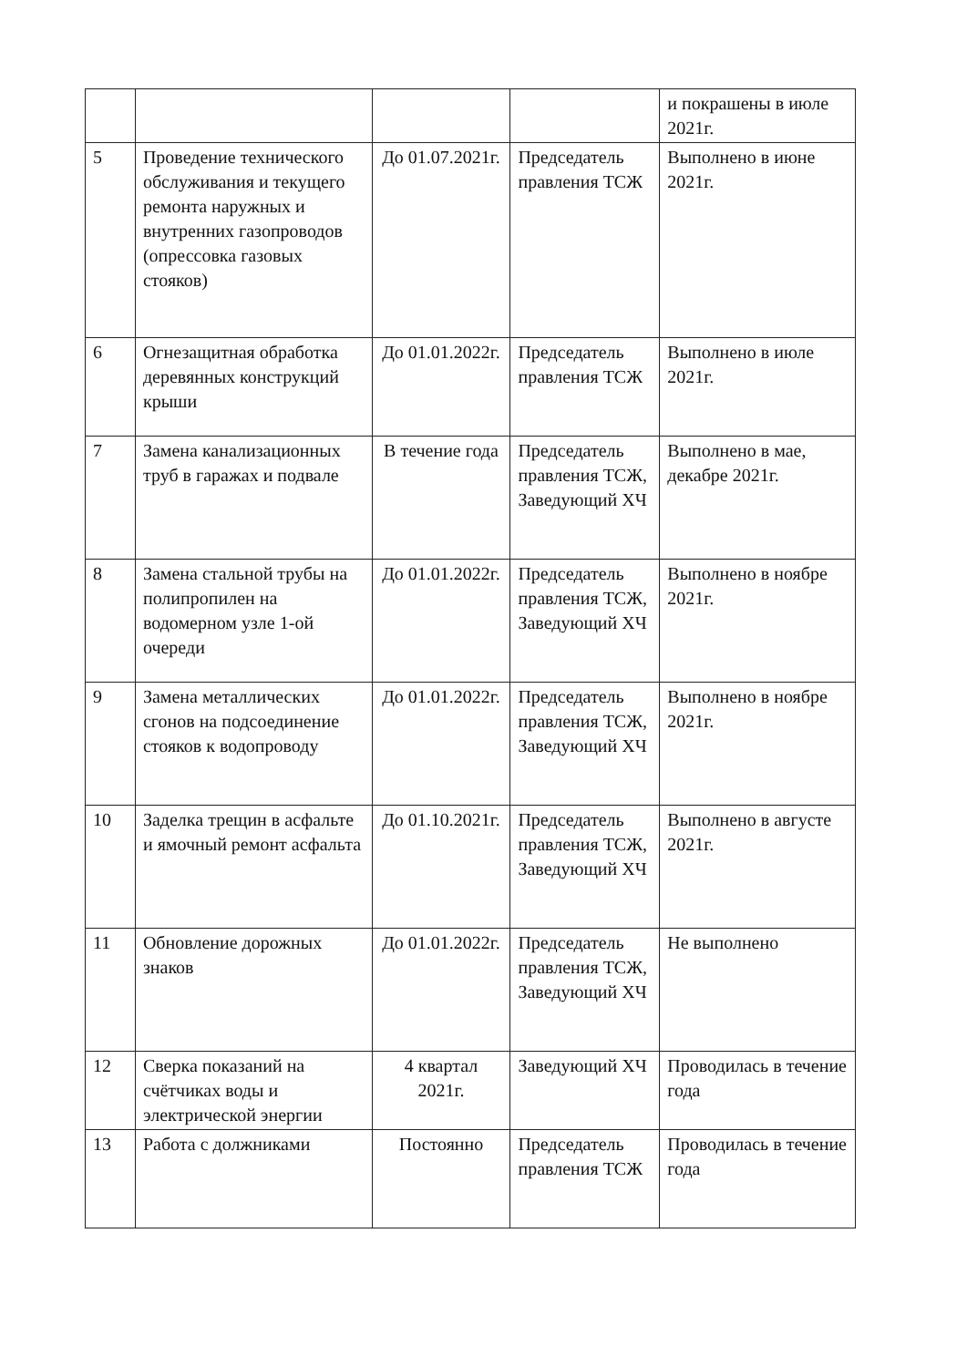| | | | | и покрашены в июле 2021г. |
| 5 | Проведение технического обслуживания и текущего ремонта наружных и внутренних газопроводов (опрессовка газовых стояков) | До 01.07.2021г. | Председатель правления ТСЖ | Выполнено в июне 2021г. |
| 6 | Огнезащитная обработка деревянных конструкций крыши | До 01.01.2022г. | Председатель правления ТСЖ | Выполнено в июле 2021г. |
| 7 | Замена канализационных труб в гаражах и подвале | В течение года | Председатель правления ТСЖ, Заведующий ХЧ | Выполнено в мае, декабре 2021г. |
| 8 | Замена стальной трубы на полипропилен на водомерном узле 1-ой очереди | До 01.01.2022г. | Председатель правления ТСЖ, Заведующий ХЧ | Выполнено в ноябре 2021г. |
| 9 | Замена металлических сгонов на подсоединение стояков к водопроводу | До 01.01.2022г. | Председатель правления ТСЖ, Заведующий ХЧ | Выполнено в ноябре 2021г. |
| 10 | Заделка трещин в асфальте и ямочный ремонт асфальта | До 01.10.2021г. | Председатель правления ТСЖ, Заведующий ХЧ | Выполнено в августе 2021г. |
| 11 | Обновление дорожных знаков | До 01.01.2022г. | Председатель правления ТСЖ, Заведующий ХЧ | Не выполнено |
| 12 | Сверка показаний на счётчиках воды и электрической энергии | 4 квартал 2021г. | Заведующий ХЧ | Проводилась в течение года |
| 13 | Работа с должниками | Постоянно | Председатель правления ТСЖ | Проводилась в течение года |